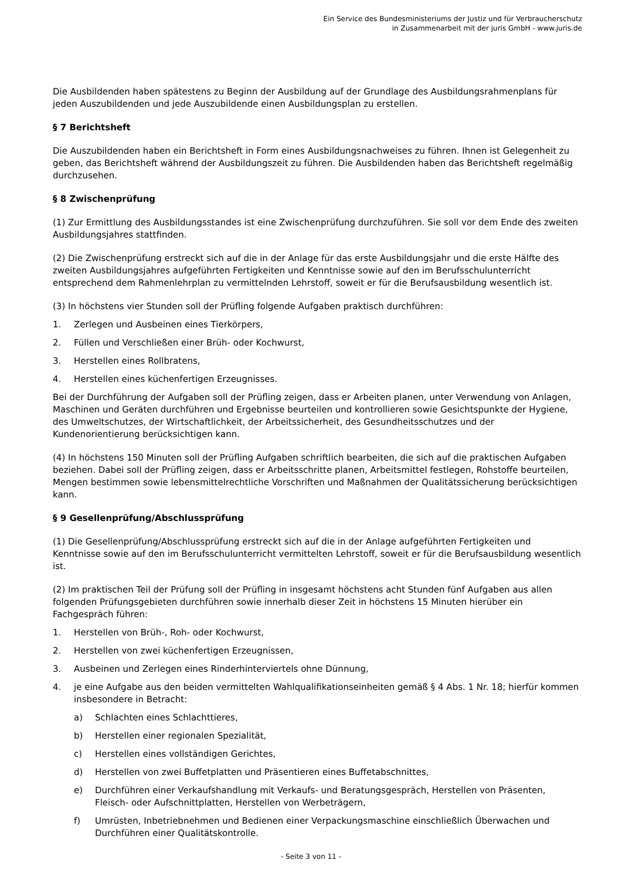Ein Service des Bundesministeriums der Justiz und für Verbraucherschutz
in Zusammenarbeit mit der juris GmbH - www.juris.de
Die Ausbildenden haben spätestens zu Beginn der Ausbildung auf der Grundlage des Ausbildungsrahmenplans für jeden Auszubildenden und jede Auszubildende einen Ausbildungsplan zu erstellen.
§ 7 Berichtsheft
Die Auszubildenden haben ein Berichtsheft in Form eines Ausbildungsnachweises zu führen. Ihnen ist Gelegenheit zu geben, das Berichtsheft während der Ausbildungszeit zu führen. Die Ausbildenden haben das Berichtsheft regelmäßig durchzusehen.
§ 8 Zwischenprüfung
(1) Zur Ermittlung des Ausbildungsstandes ist eine Zwischenprüfung durchzuführen. Sie soll vor dem Ende des zweiten Ausbildungsjahres stattfinden.
(2) Die Zwischenprüfung erstreckt sich auf die in der Anlage für das erste Ausbildungsjahr und die erste Hälfte des zweiten Ausbildungsjahres aufgeführten Fertigkeiten und Kenntnisse sowie auf den im Berufsschulunterricht entsprechend dem Rahmenlehrplan zu vermittelnden Lehrstoff, soweit er für die Berufsausbildung wesentlich ist.
(3) In höchstens vier Stunden soll der Prüfling folgende Aufgaben praktisch durchführen:
1. Zerlegen und Ausbeinen eines Tierkörpers,
2. Füllen und Verschließen einer Brüh- oder Kochwurst,
3. Herstellen eines Rollbratens,
4. Herstellen eines küchenfertigen Erzeugnisses.
Bei der Durchführung der Aufgaben soll der Prüfling zeigen, dass er Arbeiten planen, unter Verwendung von Anlagen, Maschinen und Geräten durchführen und Ergebnisse beurteilen und kontrollieren sowie Gesichtspunkte der Hygiene, des Umweltschutzes, der Wirtschaftlichkeit, der Arbeitssicherheit, des Gesundheitsschutzes und der Kundenorientierung berücksichtigen kann.
(4) In höchstens 150 Minuten soll der Prüfling Aufgaben schriftlich bearbeiten, die sich auf die praktischen Aufgaben beziehen. Dabei soll der Prüfling zeigen, dass er Arbeitsschritte planen, Arbeitsmittel festlegen, Rohstoffe beurteilen, Mengen bestimmen sowie lebensmittelrechtliche Vorschriften und Maßnahmen der Qualitätssicherung berücksichtigen kann.
§ 9 Gesellenprüfung/Abschlussprüfung
(1) Die Gesellenprüfung/Abschlussprüfung erstreckt sich auf die in der Anlage aufgeführten Fertigkeiten und Kenntnisse sowie auf den im Berufsschulunterricht vermittelten Lehrstoff, soweit er für die Berufsausbildung wesentlich ist.
(2) Im praktischen Teil der Prüfung soll der Prüfling in insgesamt höchstens acht Stunden fünf Aufgaben aus allen folgenden Prüfungsgebieten durchführen sowie innerhalb dieser Zeit in höchstens 15 Minuten hierüber ein Fachgespräch führen:
1. Herstellen von Brüh-, Roh- oder Kochwurst,
2. Herstellen von zwei küchenfertigen Erzeugnissen,
3. Ausbeinen und Zerlegen eines Rinderhinterviertels ohne Dünnung,
4. je eine Aufgabe aus den beiden vermittelten Wahlqualifikationseinheiten gemäß § 4 Abs. 1 Nr. 18; hierfür kommen insbesondere in Betracht:
a) Schlachten eines Schlachttieres,
b) Herstellen einer regionalen Spezialität,
c) Herstellen eines vollständigen Gerichtes,
d) Herstellen von zwei Buffetplatten und Präsentieren eines Buffetabschnittes,
e) Durchführen einer Verkaufshandlung mit Verkaufs- und Beratungsgespräch, Herstellen von Präsenten, Fleisch- oder Aufschnittplatten, Herstellen von Werbeträgern,
f) Umrüsten, Inbetriebnehmen und Bedienen einer Verpackungsmaschine einschließlich Überwachen und Durchführen einer Qualitätskontrolle.
- Seite 3 von 11 -